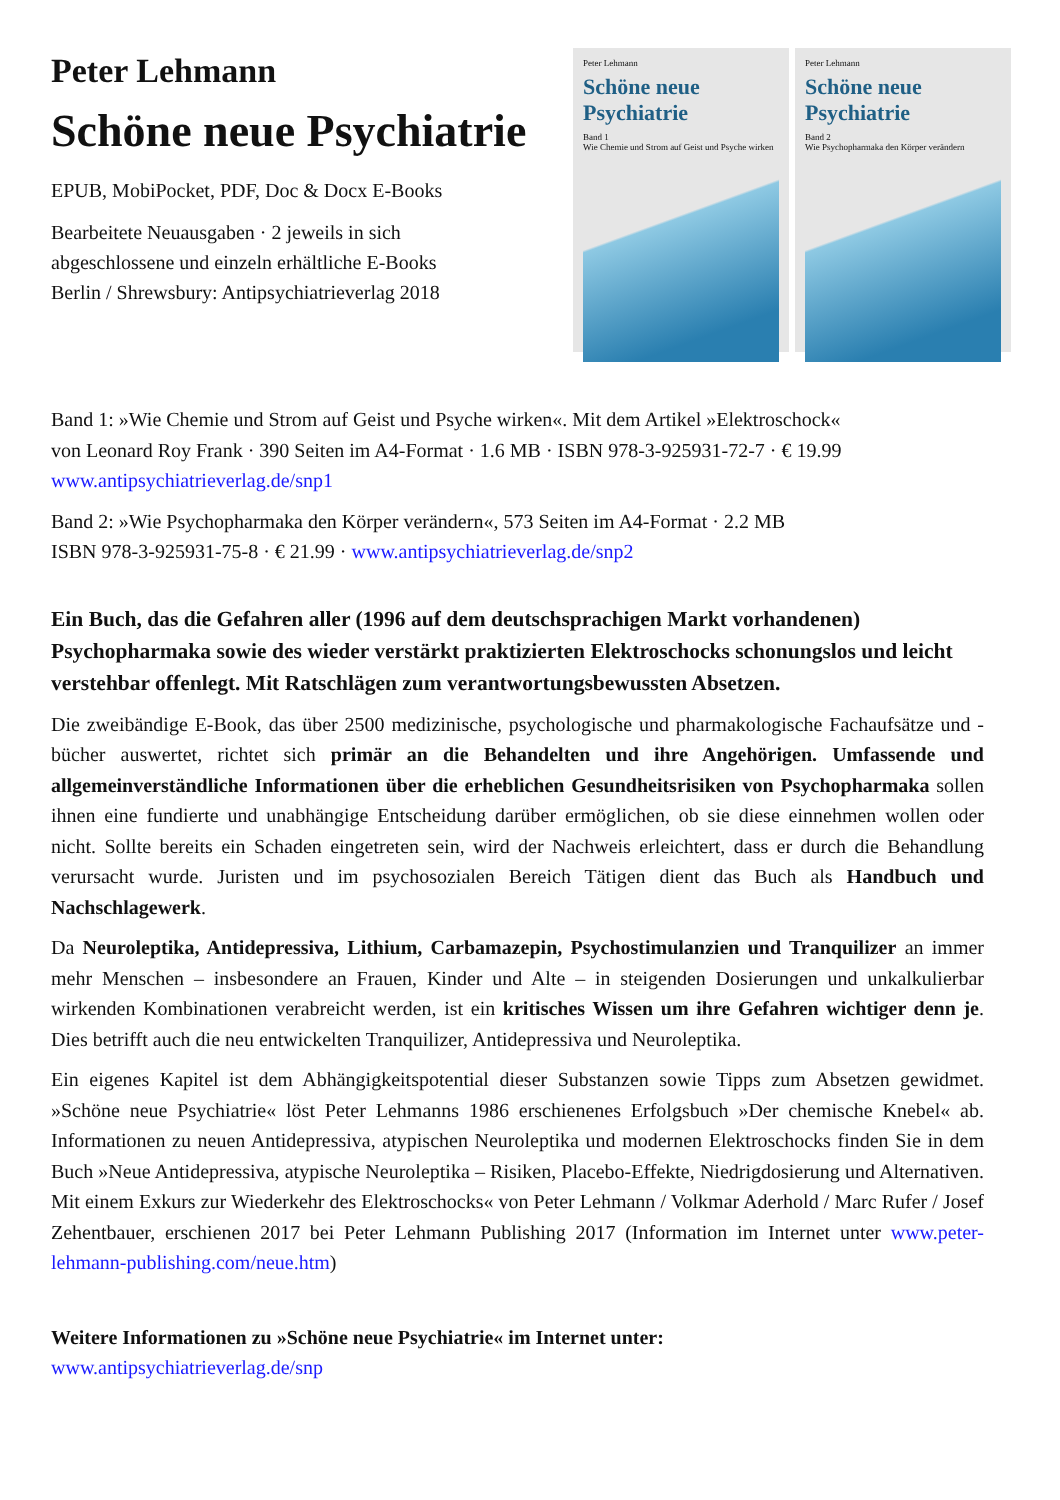Peter Lehmann
Schöne neue Psychiatrie
EPUB, MobiPocket, PDF, Doc & Docx E-Books
Bearbeitete Neuausgaben · 2 jeweils in sich
abgeschlossene und einzeln erhältliche E-Books
Berlin / Shrewsbury: Antipsychiatrieverlag 2018
Peter Lehmann
Schöne neue Psychiatrie
Band 1
Wie Chemie und Strom auf Geist und Psyche wirken
Peter Lehmann
Schöne neue Psychiatrie
Band 2
Wie Psychopharmaka den Körper verändern
Band 1: »Wie Chemie und Strom auf Geist und Psyche wirken«. Mit dem Artikel »Elektroschock«
von Leonard Roy Frank · 390 Seiten im A4-Format · 1.6 MB · ISBN 978-3-925931-72-7 · € 19.99
www.antipsychiatrieverlag.de/snp1
Band 2: »Wie Psychopharmaka den Körper verändern«, 573 Seiten im A4-Format · 2.2 MB
ISBN 978-3-925931-75-8 · € 21.99 · www.antipsychiatrieverlag.de/snp2
Ein Buch, das die Gefahren aller (1996 auf dem deutschsprachigen Markt vorhandenen) Psychopharmaka sowie des wieder verstärkt praktizierten Elektroschocks schonungslos und leicht verstehbar offenlegt. Mit Ratschlägen zum verantwortungsbewussten Absetzen.
Die zweibändige E-Book, das über 2500 medizinische, psychologische und pharmakologische Fachaufsätze und -bücher auswertet, richtet sich primär an die Behandelten und ihre Angehörigen. Umfassende und allgemeinverständliche Informationen über die erheblichen Gesundheitsrisiken von Psychopharmaka sollen ihnen eine fundierte und unabhängige Entscheidung darüber ermöglichen, ob sie diese einnehmen wollen oder nicht. Sollte bereits ein Schaden eingetreten sein, wird der Nachweis erleichtert, dass er durch die Behandlung verursacht wurde. Juristen und im psychosozialen Bereich Tätigen dient das Buch als Handbuch und Nachschlagewerk.
Da Neuroleptika, Antidepressiva, Lithium, Carbamazepin, Psychostimulanzien und Tranquilizer an immer mehr Menschen – insbesondere an Frauen, Kinder und Alte – in steigenden Dosierungen und unkalkulierbar wirkenden Kombinationen verabreicht werden, ist ein kritisches Wissen um ihre Gefahren wichtiger denn je. Dies betrifft auch die neu entwickelten Tranquilizer, Antidepressiva und Neuroleptika.
Ein eigenes Kapitel ist dem Abhängigkeitspotential dieser Substanzen sowie Tipps zum Absetzen gewidmet. »Schöne neue Psychiatrie« löst Peter Lehmanns 1986 erschienenes Erfolgsbuch »Der chemische Knebel« ab. Informationen zu neuen Antidepressiva, atypischen Neuroleptika und modernen Elektroschocks finden Sie in dem Buch »Neue Antidepressiva, atypische Neuroleptika – Risiken, Placebo-Effekte, Niedrigdosierung und Alternativen. Mit einem Exkurs zur Wiederkehr des Elektroschocks« von Peter Lehmann / Volkmar Aderhold / Marc Rufer / Josef Zehentbauer, erschienen 2017 bei Peter Lehmann Publishing 2017 (Information im Internet unter www.peter-lehmann-publishing.com/neue.htm)
Weitere Informationen zu »Schöne neue Psychiatrie« im Internet unter:
www.antipsychiatrieverlag.de/snp